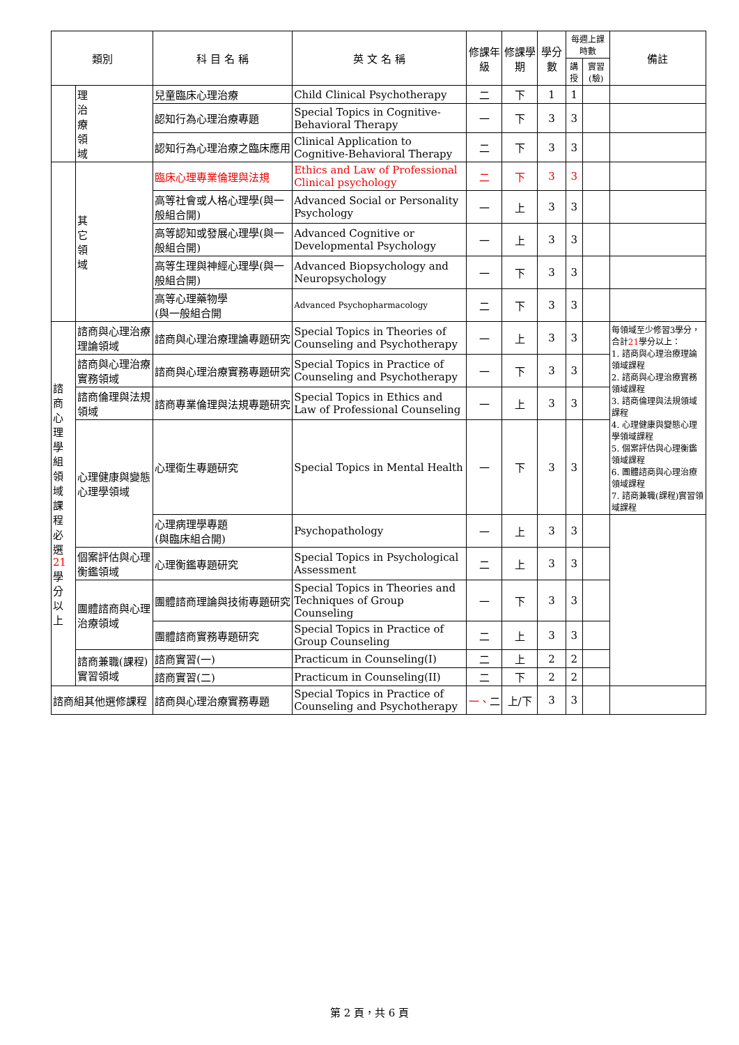| 類別 | | 科 目 名 稱 | 英 文 名 稱 | 修課年級 | 修課學期 | 學分數 | 每週上課時數 | | 備註 |
| --- | --- | --- | --- | --- | --- | --- | --- | --- | --- |
| | | | | | | | 講授 | 實習(驗) | |
| | 理 治 療 領 域 | 兒童臨床心理治療 | Child Clinical Psychotherapy | 二 | 下 | 1 | 1 | | |
| | | 認知行為心理治療專題 | Special Topics in Cognitive-Behavioral Therapy | 一 | 下 | 3 | 3 | | |
| | | 認知行為心理治療之臨床應用 | Clinical Application to Cognitive-Behavioral Therapy | 二 | 下 | 3 | 3 | | |
| | 其 它 領 域 | 臨床心理專業倫理與法規 | Ethics and Law of Professional Clinical psychology | 二 | 下 | 3 | 3 | | |
| | | 高等社會或人格心理學(與一般組合開) | Advanced Social or Personality Psychology | 一 | 上 | 3 | 3 | | |
| | | 高等認知或發展心理學(與一般組合開) | Advanced Cognitive or Developmental Psychology | 一 | 上 | 3 | 3 | | |
| | | 高等生理與神經心理學(與一般組合開) | Advanced Biopsychology and Neuropsychology | 一 | 下 | 3 | 3 | | |
| | | 高等心理藥物學 (與一般組合開 | Advanced Psychopharmacology | 二 | 下 | 3 | 3 | | |
| 諮 商 心 理 學 組 領 域 課 程 必 選 21 學 分 以上 | 諮商與心理治療理論領域 | 諮商與心理治療理論專題研究 | Special Topics in Theories of Counseling and Psychotherapy | 一 | 上 | 3 | 3 | | 每領域至少修習3學分，合計 21 學分以上： 1. 諮商與心理治療理論領域課程 2. 諮商與心理治療實務領域課程 3. 諮商倫理與法規領域課程 4. 心理健康與變態心理學領域課程 5. 個案評估與心理衡鑑領域課程 6. 團體諮商與心理治療領域課程 7. 諮商兼職(課程)實習領域課程 |
| | 諮商與心理治療實務領域 | 諮商與心理治療實務專題研究 | Special Topics in Practice of Counseling and Psychotherapy | 一 | 下 | 3 | 3 | | |
| | 諮商倫理與法規領域 | 諮商專業倫理與法規專題研究 | Special Topics in Ethics and Law of Professional Counseling | 一 | 上 | 3 | 3 | | |
| | 心理健康與變態心理學領域 | 心理衛生專題研究 | Special Topics in Mental Health | 一 | 下 | 3 | 3 | | |
| | | 心理病理學專題 (與臨床組合開) | Psychopathology | 一 | 上 | 3 | 3 | | |
| | 個案評估與心理衡鑑領域 | 心理衡鑑專題研究 | Special Topics in Psychological Assessment | 二 | 上 | 3 | 3 | | |
| | 團體諮商與心理治療領域 | 團體諮商理論與技術專題研究 | Special Topics in Theories and Techniques of Group Counseling | 一 | 下 | 3 | 3 | | |
| | | 團體諮商實務專題研究 | Special Topics in Practice of Group Counseling | 二 | 上 | 3 | 3 | | |
| | 諮商兼職(課程)實習領域 | 諮商實習(一) | Practicum in Counseling(I) | 二 | 上 | 2 | 2 | | |
| | | 諮商實習(二) | Practicum in Counseling(II) | 二 | 下 | 2 | 2 | | |
| 諮商組其他選修課程 | | 諮商與心理治療實務專題 | Special Topics in Practice of Counseling and Psychotherapy | 一、 二 | 上/下 | 3 | 3 | | |
第 2 頁，共 6 頁